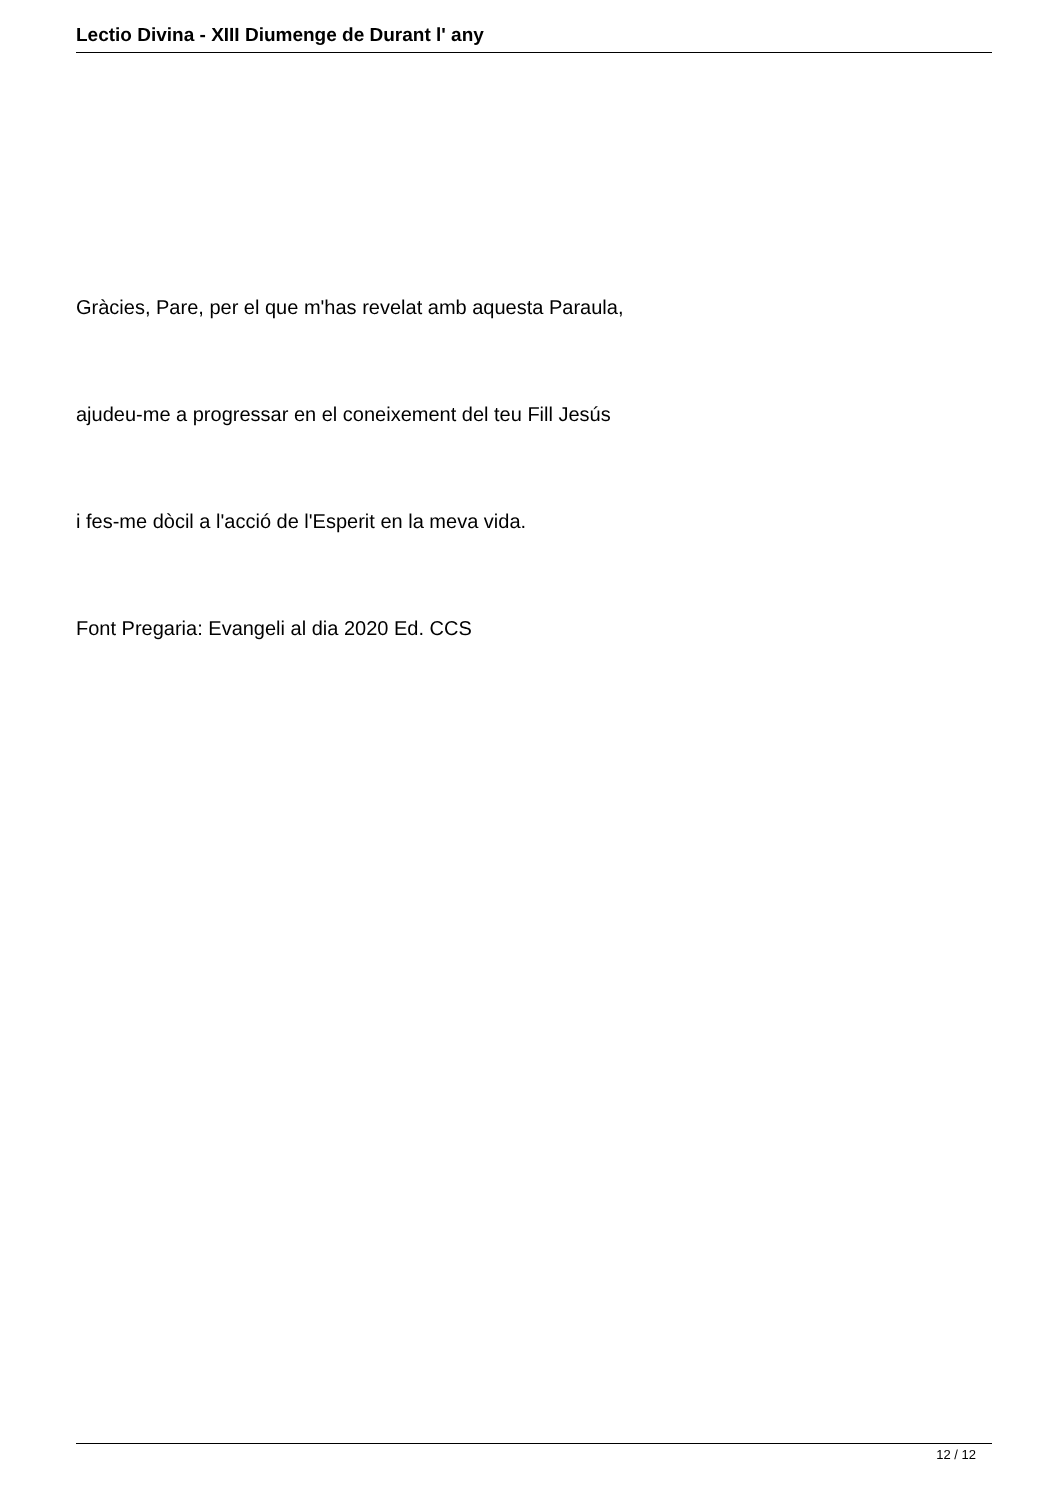Lectio Divina - XIII Diumenge de Durant l' any
Gràcies, Pare, per el que m'has revelat amb aquesta Paraula,
ajudeu-me a progressar en el coneixement del teu Fill Jesús
i fes-me dòcil a l'acció de l'Esperit en la meva vida.
Font Pregaria: Evangeli al dia 2020 Ed. CCS
12 / 12